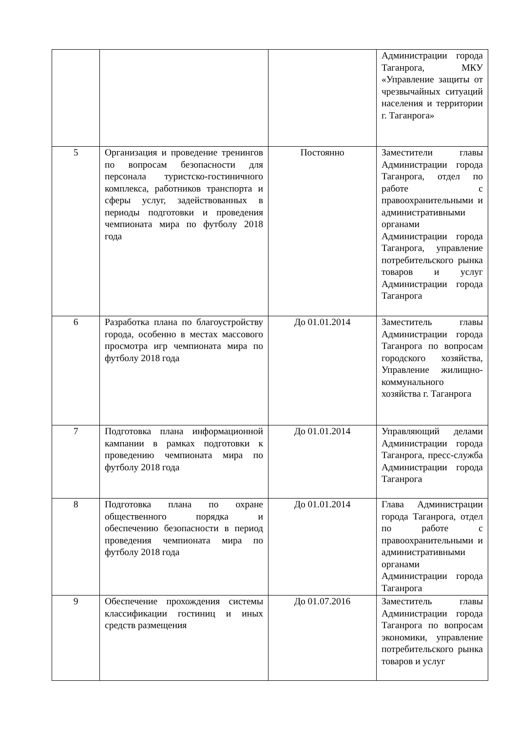| | | | Администрации города Таганрога, МКУ «Управление защиты от чрезвычайных ситуаций населения и территории г. Таганрога» |
| 5 | Организация и проведение тренингов по вопросам безопасности для персонала туристско-гостиничного комплекса, работников транспорта и сферы услуг, задействованных в периоды подготовки и проведения чемпионата мира по футболу 2018 года | Постоянно | Заместители главы Администрации города Таганрога, отдел по работе с правоохранительными и административными органами Администрации города Таганрога, управление потребительского рынка товаров и услуг Администрации города Таганрога |
| 6 | Разработка плана по благоустройству города, особенно в местах массового просмотра игр чемпионата мира по футболу 2018 года | До 01.01.2014 | Заместитель главы Администрации города Таганрога по вопросам городского хозяйства, Управление жилищно-коммунального хозяйства г. Таганрога |
| 7 | Подготовка плана информационной кампании в рамках подготовки к проведению чемпионата мира по футболу 2018 года | До 01.01.2014 | Управляющий делами Администрации города Таганрога, пресс-служба Администрации города Таганрога |
| 8 | Подготовка плана по охране общественного порядка и обеспечению безопасности в период проведения чемпионата мира по футболу 2018 года | До 01.01.2014 | Глава Администрации города Таганрога, отдел по работе с правоохранительными и административными органами Администрации города Таганрога |
| 9 | Обеспечение прохождения системы классификации гостиниц и иных средств размещения | До 01.07.2016 | Заместитель главы Администрации города Таганрога по вопросам экономики, управление потребительского рынка товаров и услуг |